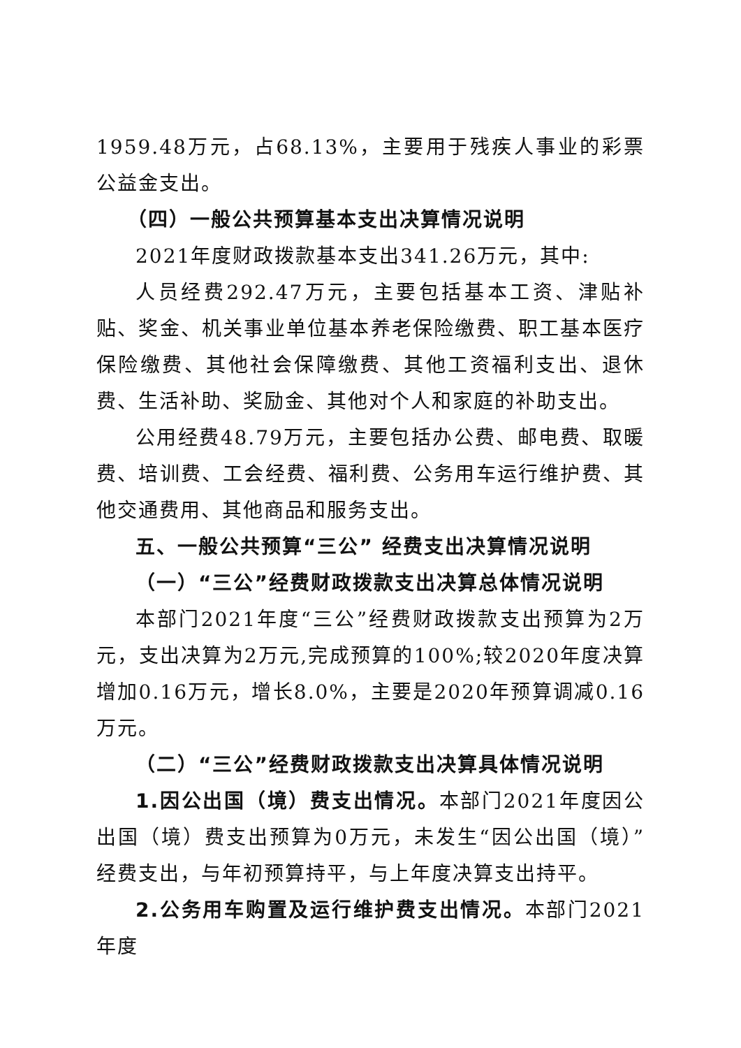1959.48万元，占68.13%，主要用于残疾人事业的彩票公益金支出。
（四）一般公共预算基本支出决算情况说明
2021年度财政拨款基本支出341.26万元，其中:
人员经费292.47万元，主要包括基本工资、津贴补贴、奖金、机关事业单位基本养老保险缴费、职工基本医疗保险缴费、其他社会保障缴费、其他工资福利支出、退休费、生活补助、奖励金、其他对个人和家庭的补助支出。
公用经费48.79万元，主要包括办公费、邮电费、取暖费、培训费、工会经费、福利费、公务用车运行维护费、其他交通费用、其他商品和服务支出。
五、一般公共预算“三公” 经费支出决算情况说明
（一）“三公”经费财政拨款支出决算总体情况说明
本部门2021年度“三公”经费财政拨款支出预算为2万元，支出决算为2万元,完成预算的100%;较2020年度决算增加0.16万元，增长8.0%，主要是2020年预算调减0.16万元。
（二）“三公”经费财政拨款支出决算具体情况说明
1.因公出国（境）费支出情况。本部门2021年度因公出国（境）费支出预算为0万元，未发生“因公出国（境）”经费支出，与年初预算持平，与上年度决算支出持平。
2.公务用车购置及运行维护费支出情况。本部门2021年度